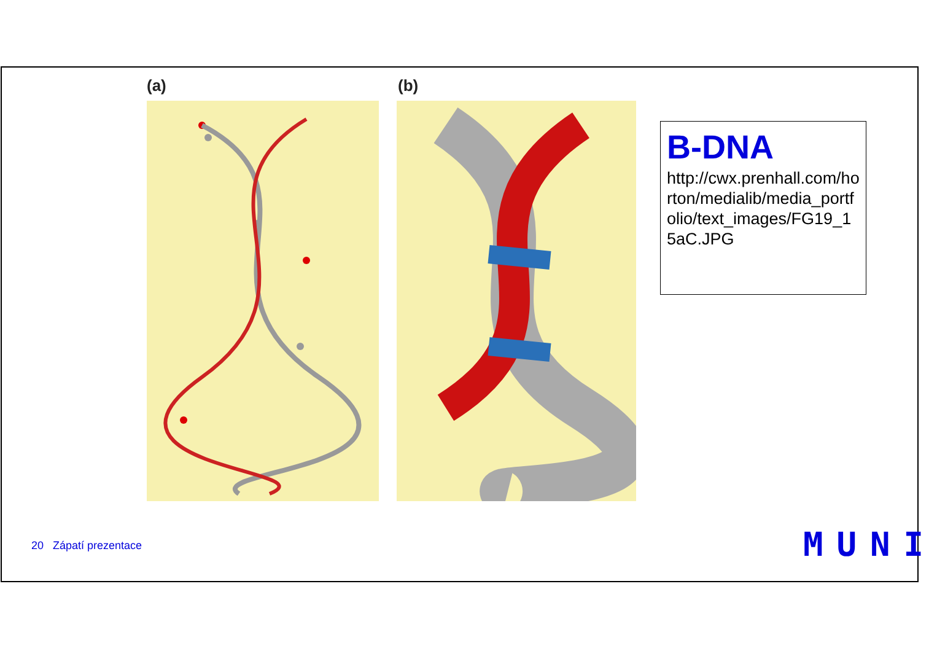(a) (b)
B-DNA
http://cwx.prenhall.com/horton/medialib/media_portfolio/text_images/FG19_15aC.JPG
20 Zápatí prezentace MUNI